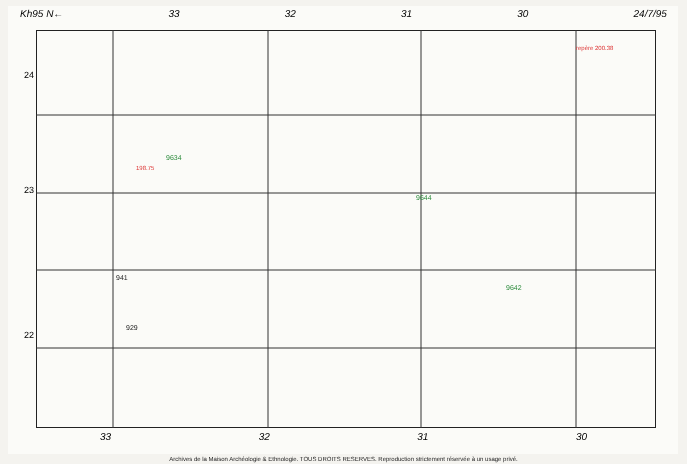Kh95 N← 33 32 31 30 24/7/95
9634
9644
9642
repère 200.38
198.75
941
929
24
23
22
33 32 31 30
Archives de la Maison Archéologie & Ethnologie. TOUS DROITS RESERVES. Reproduction strictement réservée à un usage privé.